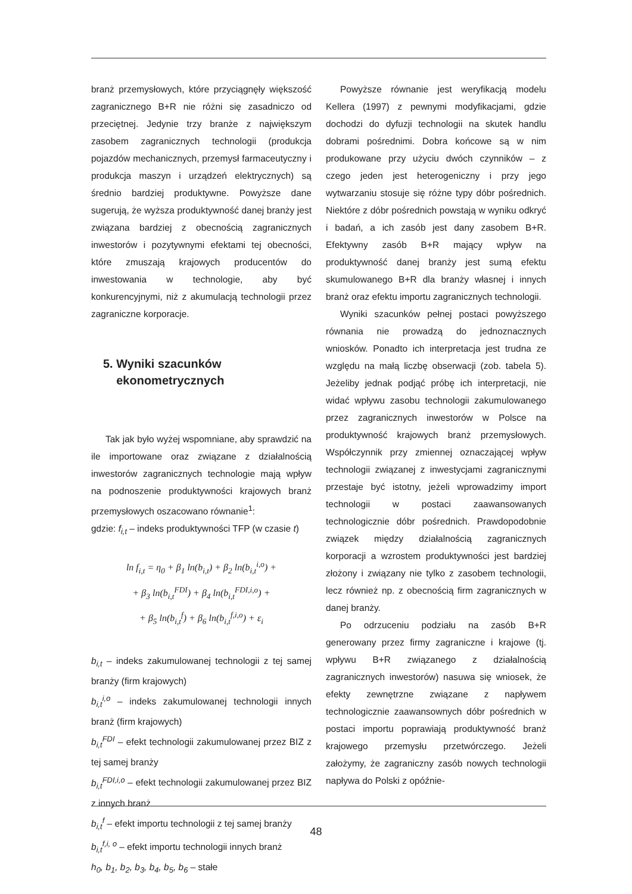branż przemysłowych, które przyciągnęły większość zagranicznego B+R nie różni się zasadniczo od przeciętnej. Jedynie trzy branże z największym zasobem zagranicznych technologii (produkcja pojazdów mechanicznych, przemysł farmaceutyczny i produkcja maszyn i urządzeń elektrycznych) są średnio bardziej produktywne. Powyższe dane sugerują, że wyższa produktywność danej branży jest związana bardziej z obecnością zagranicznych inwestorów i pozytywnymi efektami tej obecności, które zmuszają krajowych producentów do inwestowania w technologie, aby być konkurencyjnymi, niż z akumulacją technologii przez zagraniczne korporacje.
5. Wyniki szacunków
ekonometrycznych
Tak jak było wyżej wspomniane, aby sprawdzić na ile importowane oraz związane z działalnością inwestorów zagranicznych technologie mają wpływ na podnoszenie produktywności krajowych branż przemysłowych oszacowano równanie<sup>1</sup>:
gdzie: f<sub>i,t</sub> – indeks produktywności TFP (w czasie t)
ln f<sub>i,t</sub> = η<sub>0</sub> + β<sub>1</sub> ln(b<sub>i,t</sub>) + β<sub>2</sub> ln(b<sub>i,t</sub><sup>i,o</sup>) +
+ β<sub>3</sub> ln(b<sub>i,t</sub><sup>FDI</sup>) + β<sub>4</sub> ln(b<sub>i,t</sub><sup>FDI,i,o</sup>) +
+ β<sub>5</sub> ln(b<sub>i,t</sub><sup>f</sup>) + β<sub>6</sub> ln(b<sub>i,t</sub><sup>f,i,o</sup>) + ε<sub>i</sub>
b<sub>i,t</sub> – indeks zakumulowanej technologii z tej samej branży (firm krajowych)
b<sub>i,t</sub><sup>i,o</sup> – indeks zakumulowanej technologii innych branż (firm krajowych)
b<sub>i,t</sub><sup>FDI</sup> – efekt technologii zakumulowanej przez BIZ z tej samej branży
b<sub>i,t</sub><sup>FDI,i,o</sup> – efekt technologii zakumulowanej przez BIZ z innych branż
b<sub>i,t</sub><sup>f</sup> – efekt importu technologii z tej samej branży
b<sub>i,t</sub><sup>f,i, o</sup> – efekt importu technologii innych branż
h<sub>0</sub>, b<sub>1</sub>, b<sub>2</sub>, b<sub>3</sub>, b<sub>4</sub>, b<sub>5</sub>, b<sub>6</sub> – stałe
Powyższe równanie jest weryfikacją modelu Kellera (1997) z pewnymi modyfikacjami, gdzie dochodzi do dyfuzji technologii na skutek handlu dobrami pośrednimi. Dobra końcowe są w nim produkowane przy użyciu dwóch czynników – z czego jeden jest heterogeniczny i przy jego wytwarzaniu stosuje się różne typy dóbr pośrednich. Niektóre z dóbr pośrednich powstają w wyniku odkryć i badań, a ich zasób jest dany zasobem B+R. Efektywny zasób B+R mający wpływ na produktywność danej branży jest sumą efektu skumulowanego B+R dla branży własnej i innych branż oraz efektu importu zagranicznych technologii.
Wyniki szacunków pełnej postaci powyższego równania nie prowadzą do jednoznacznych wniosków. Ponadto ich interpretacja jest trudna ze względu na małą liczbę obserwacji (zob. tabela 5). Jeżeliby jednak podjąć próbę ich interpretacji, nie widać wpływu zasobu technologii zakumulowanego przez zagranicznych inwestorów w Polsce na produktywność krajowych branż przemysłowych. Współczynnik przy zmiennej oznaczającej wpływ technologii związanej z inwestycjami zagranicznymi przestaje być istotny, jeżeli wprowadzimy import technologii w postaci zaawansowanych technologicznie dóbr pośrednich. Prawdopodobnie związek między działalnością zagranicznych korporacji a wzrostem produktywności jest bardziej złożony i związany nie tylko z zasobem technologii, lecz również np. z obecnością firm zagranicznych w danej branży.
Po odrzuceniu podziału na zasób B+R generowany przez firmy zagraniczne i krajowe (tj. wpływu B+R związanego z działalnością zagranicznych inwestorów) nasuwa się wniosek, że efekty zewnętrzne związane z napływem technologicznie zaawansownych dóbr pośrednich w postaci importu poprawiają produktywność branż krajowego przemysłu przetwórczego. Jeżeli założymy, że zagraniczny zasób nowych technologii napływa do Polski z opóźnie-
48